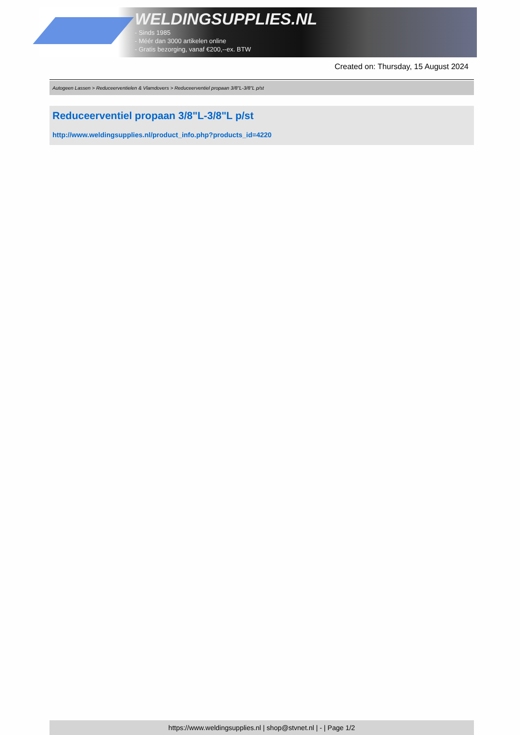WELDINGSUPPLIES.NL
- Sinds 1985
- Méér dan 3000 artikelen online
- Gratis bezorging, vanaf €200,--ex. BTW
Created on: Thursday, 15 August 2024
Autogeen Lassen > Reduceerventielen & Vlamdovers > Reduceerventiel propaan 3/8"L-3/8"L p/st
Reduceerventiel propaan 3/8"L-3/8"L p/st
http://www.weldingsupplies.nl/product_info.php?products_id=4220
https://www.weldingsupplies.nl | shop@stvnet.nl | - | Page 1/2